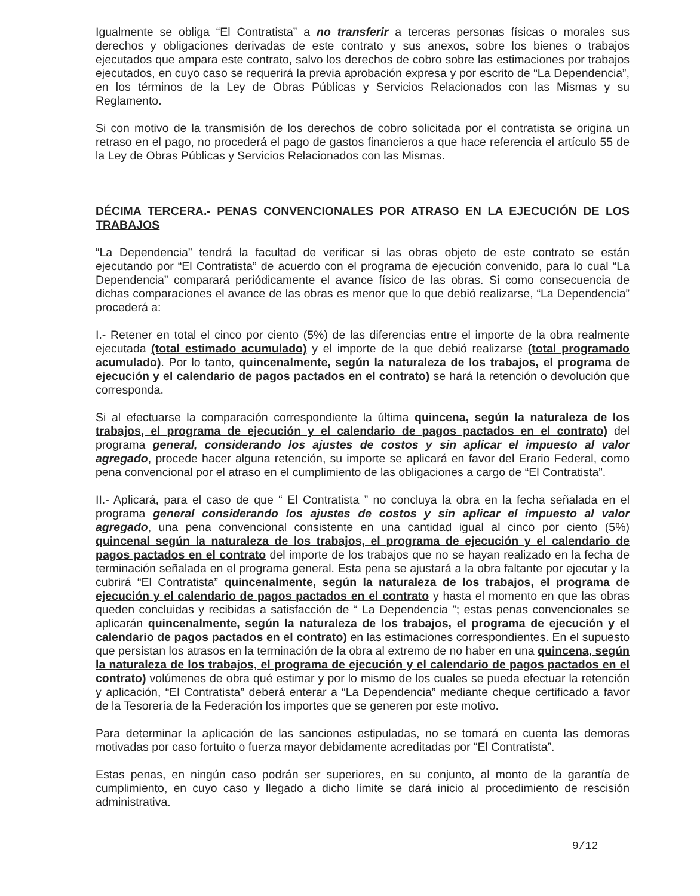Igualmente se obliga “El Contratista” a no transferir a terceras personas físicas o morales sus derechos y obligaciones derivadas de este contrato y sus anexos, sobre los bienes o trabajos ejecutados que ampara este contrato, salvo los derechos de cobro sobre las estimaciones por trabajos ejecutados, en cuyo caso se requerirá la previa aprobación expresa y por escrito de “La Dependencia”, en los términos de la Ley de Obras Públicas y Servicios Relacionados con las Mismas y su Reglamento.
Si con motivo de la transmisión de los derechos de cobro solicitada por el contratista se origina un retraso en el pago, no procederá el pago de gastos financieros a que hace referencia el artículo 55 de la Ley de Obras Públicas y Servicios Relacionados con las Mismas.
DÉCIMA TERCERA.- PENAS CONVENCIONALES POR ATRASO EN LA EJECUCIÓN DE LOS TRABAJOS
“La Dependencia” tendrá la facultad de verificar si las obras objeto de este contrato se están ejecutando por “El Contratista” de acuerdo con el programa de ejecución convenido, para lo cual “La Dependencia” comparará periódicamente el avance físico de las obras. Si como consecuencia de dichas comparaciones el avance de las obras es menor que lo que debió realizarse, “La Dependencia” procederá a:
I.- Retener en total el cinco por ciento (5%) de las diferencias entre el importe de la obra realmente ejecutada (total estimado acumulado) y el importe de la que debió realizarse (total programado acumulado). Por lo tanto, quincenalmente, según la naturaleza de los trabajos, el programa de ejecución y el calendario de pagos pactados en el contrato) se hará la retención o devolución que corresponda.
Si al efectuarse la comparación correspondiente la última quincena, según la naturaleza de los trabajos, el programa de ejecución y el calendario de pagos pactados en el contrato) del programa general, considerando los ajustes de costos y sin aplicar el impuesto al valor agregado, procede hacer alguna retención, su importe se aplicará en favor del Erario Federal, como pena convencional por el atraso en el cumplimiento de las obligaciones a cargo de “El Contratista”.
II.- Aplicará, para el caso de que “ El Contratista ” no concluya la obra en la fecha señalada en el programa general considerando los ajustes de costos y sin aplicar el impuesto al valor agregado, una pena convencional consistente en una cantidad igual al cinco por ciento (5%) quincenal según la naturaleza de los trabajos, el programa de ejecución y el calendario de pagos pactados en el contrato del importe de los trabajos que no se hayan realizado en la fecha de terminación señalada en el programa general. Esta pena se ajustará a la obra faltante por ejecutar y la cubrirá “El Contratista” quincenalmente, según la naturaleza de los trabajos, el programa de ejecución y el calendario de pagos pactados en el contrato y hasta el momento en que las obras queden concluidas y recibidas a satisfacción de “ La Dependencia ”; estas penas convencionales se aplicarán quincenalmente, según la naturaleza de los trabajos, el programa de ejecución y el calendario de pagos pactados en el contrato) en las estimaciones correspondientes. En el supuesto que persistan los atrasos en la terminación de la obra al extremo de no haber en una quincena, según la naturaleza de los trabajos, el programa de ejecución y el calendario de pagos pactados en el contrato) volúmenes de obra qué estimar y por lo mismo de los cuales se pueda efectuar la retención y aplicación, “El Contratista” deberá enterar a “La Dependencia” mediante cheque certificado a favor de la Tesorería de la Federación los importes que se generen por este motivo.
Para determinar la aplicación de las sanciones estipuladas, no se tomará en cuenta las demoras motivadas por caso fortuito o fuerza mayor debidamente acreditadas por “El Contratista”.
Estas penas, en ningún caso podrán ser superiores, en su conjunto, al monto de la garantía de cumplimiento, en cuyo caso y llegado a dicho límite se dará inicio al procedimiento de rescisión administrativa.
9/12